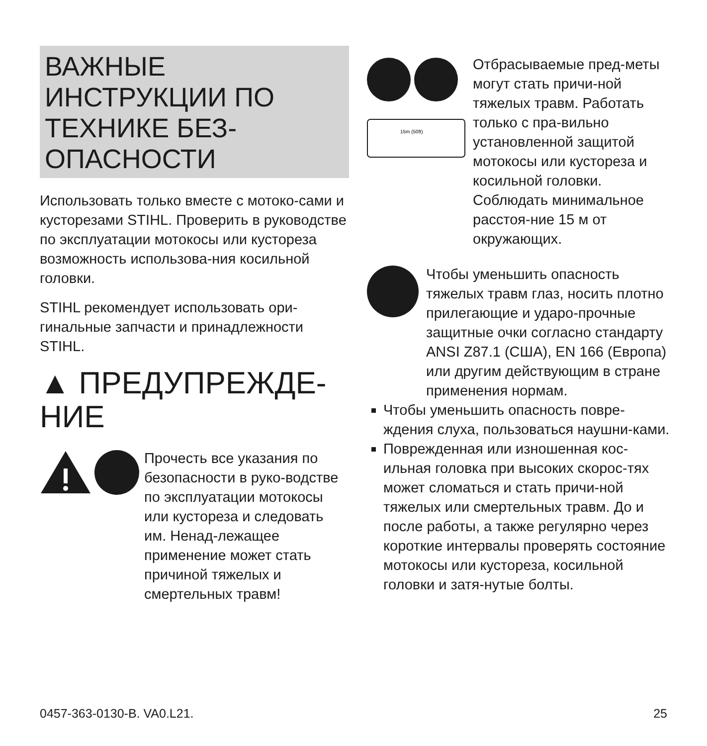ВАЖНЫЕ ИНСТРУКЦИИ ПО ТЕХНИКЕ БЕЗ-ОПАСНОСТИ
Использовать только вместе с мотоко-сами и кусторезами STIHL. Проверить в руководстве по эксплуатации мотокосы или кустореза возможность использова-ния косильной головки.
STIHL рекомендует использовать ори-гинальные запчасти и принадлежности STIHL.
▲ ПРЕДУПРЕЖДЕ-НИЕ
Прочесть все указания по безопасности в руко-водстве по эксплуатации мотокосы или кустореза и следовать им. Ненад-лежащее применение может стать причиной тяжелых и смертельных травм!
15m (50ft)
Отбрасываемые пред-меты могут стать причи-ной тяжелых травм. Работать только с пра-вильно установленной защитой мотокосы или кустореза и косильной головки. Соблюдать минимальное расстоя-ние 15 м от окружающих.
Чтобы уменьшить опасность тяжелых травм глаз, носить плотно прилегающие и ударо-прочные защитные очки согласно стандарту ANSI Z87.1 (США), EN 166 (Европа) или другим действующим в стране применения нормам.
Чтобы уменьшить опасность повре-ждения слуха, пользоваться наушни-ками.
Поврежденная или изношенная кос-ильная головка при высоких скорос-тях может сломаться и стать причи-ной тяжелых или смертельных травм. До и после работы, а также регулярно через короткие интервалы проверять состояние мотокосы или кустореза, косильной головки и затя-нутые болты.
0457-363-0130-B. VA0.L21. 25